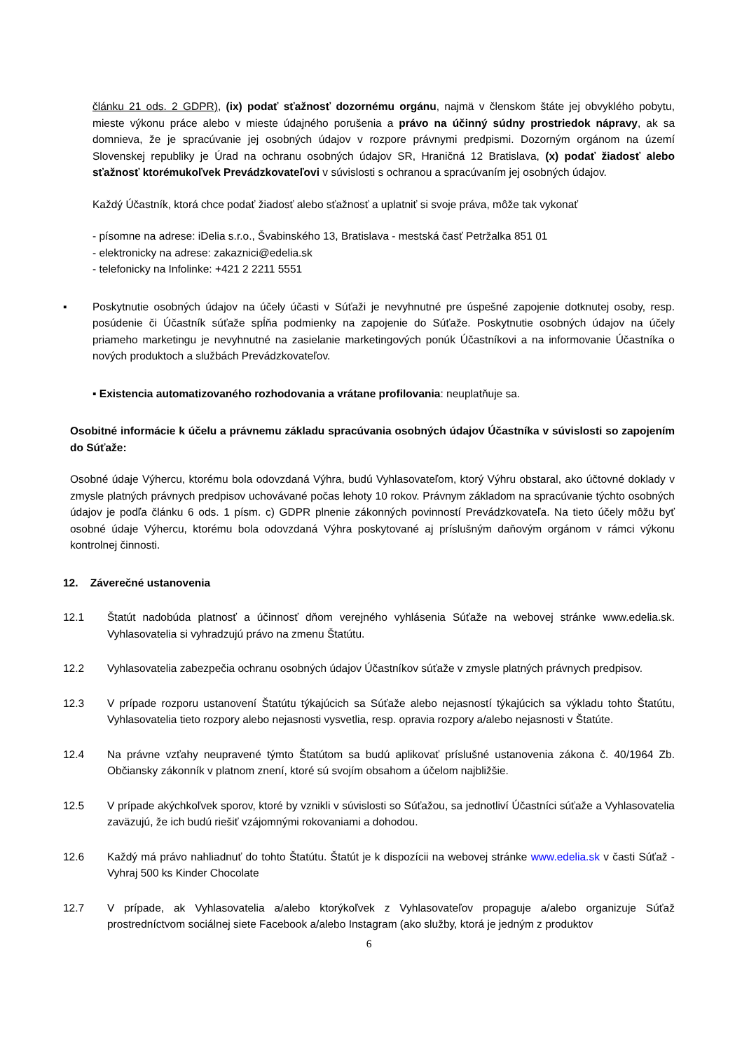článku 21 ods. 2 GDPR), (ix) podať sťažnosť dozornému orgánu, najmä v členskom štáte jej obvyklého pobytu, mieste výkonu práce alebo v mieste údajného porušenia a právo na účinný súdny prostriedok nápravy, ak sa domnieva, že je spracúvanie jej osobných údajov v rozpore právnymi predpismi. Dozorným orgánom na území Slovenskej republiky je Úrad na ochranu osobných údajov SR, Hraničná 12 Bratislava, (x) podať žiadosť alebo sťažnosť ktorémukoľvek Prevádzkovateľovi v súvislosti s ochranou a spracúvaním jej osobných údajov.
Každý Účastník, ktorá chce podať žiadosť alebo sťažnosť a uplatniť si svoje práva, môže tak vykonať
- písomne na adrese: iDelia s.r.o., Švabinského 13, Bratislava - mestská časť Petržalka 851 01
- elektronicky na adrese: zakaznici@edelia.sk
- telefonicky na Infolinke: +421 2 2211 5551
▪ Poskytnutie osobných údajov na účely účasti v Súťaži je nevyhnutné pre úspešné zapojenie dotknutej osoby, resp. posúdenie či Účastník súťaže spĺňa podmienky na zapojenie do Súťaže. Poskytnutie osobných údajov na účely priameho marketingu je nevyhnutné na zasielanie marketingových ponúk Účastníkovi a na informovanie Účastníka o nových produktoch a službách Prevádzkovateľov.
▪ Existencia automatizovaného rozhodovania a vrátane profilovania: neuplatňuje sa.
Osobitné informácie k účelu a právnemu základu spracúvania osobných údajov Účastníka v súvislosti so zapojením do Súťaže:
Osobné údaje Výhercu, ktorému bola odovzdaná Výhra, budú Vyhlasovateľom, ktorý Výhru obstaral, ako účtovné doklady v zmysle platných právnych predpisov uchovávané počas lehoty 10 rokov. Právnym základom na spracúvanie týchto osobných údajov je podľa článku 6 ods. 1 písm. c) GDPR plnenie zákonných povinností Prevádzkovateľa. Na tieto účely môžu byť osobné údaje Výhercu, ktorému bola odovzdaná Výhra poskytované aj príslušným daňovým orgánom v rámci výkonu kontrolnej činnosti.
12. Záverečné ustanovenia
12.1 Štatút nadobúda platnosť a účinnosť dňom verejného vyhlásenia Súťaže na webovej stránke www.edelia.sk. Vyhlasovatelia si vyhradzujú právo na zmenu Štatútu.
12.2 Vyhlasovatelia zabezpečia ochranu osobných údajov Účastníkov súťaže v zmysle platných právnych predpisov.
12.3 V prípade rozporu ustanovení Štatútu týkajúcich sa Súťaže alebo nejasností týkajúcich sa výkladu tohto Štatútu, Vyhlasovatelia tieto rozpory alebo nejasnosti vysvetlia, resp. opravia rozpory a/alebo nejasnosti v Štatúte.
12.4 Na právne vzťahy neupravené týmto Štatútom sa budú aplikovať príslušné ustanovenia zákona č. 40/1964 Zb. Občiansky zákonník v platnom znení, ktoré sú svojím obsahom a účelom najbližšie.
12.5 V prípade akýchkoľvek sporov, ktoré by vznikli v súvislosti so Súťažou, sa jednotliví Účastníci súťaže a Vyhlasovatelia zaväzujú, že ich budú riešiť vzájomnými rokovaniami a dohodou.
12.6 Každý má právo nahliadnuť do tohto Štatútu. Štatút je k dispozícii na webovej stránke www.edelia.sk v časti Súťaž - Vyhraj 500 ks Kinder Chocolate
12.7 V prípade, ak Vyhlasovatelia a/alebo ktorýkoľvek z Vyhlasovateľov propaguje a/alebo organizuje Súťaž prostredníctvom sociálnej siete Facebook a/alebo Instagram (ako služby, ktorá je jedným z produktov
6